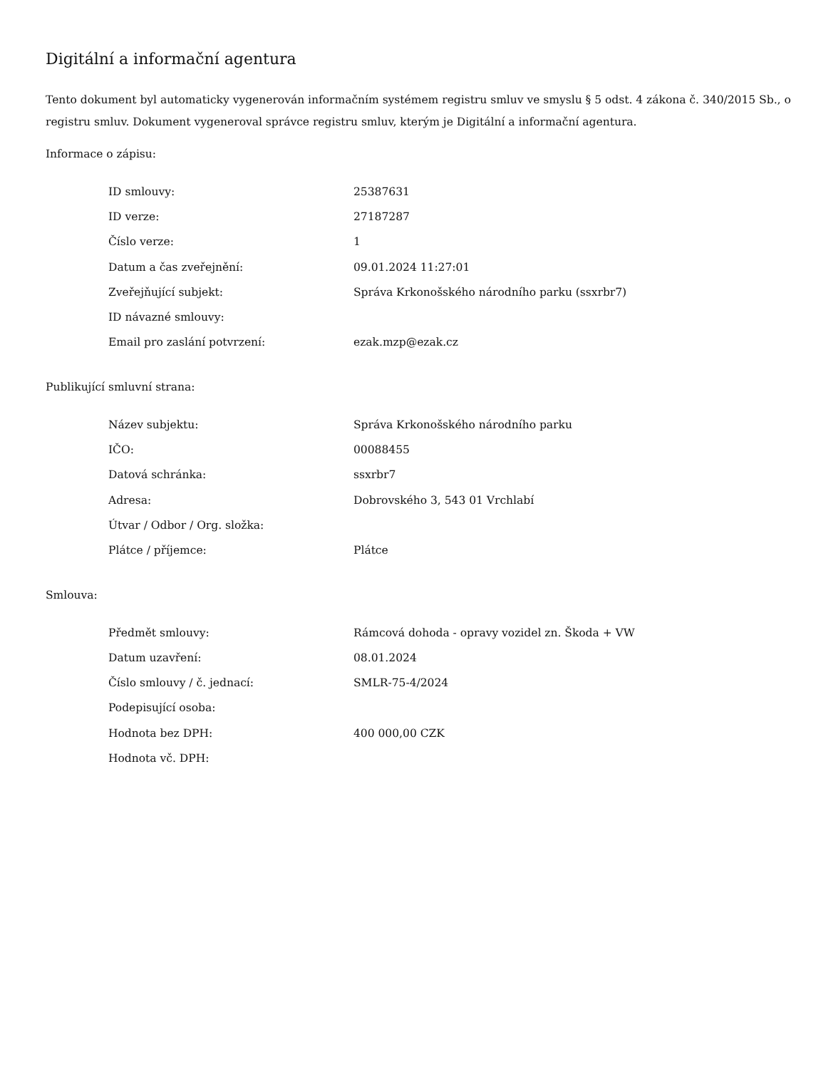Digitální a informační agentura
Tento dokument byl automaticky vygenerován informačním systémem registru smluv ve smyslu § 5 odst. 4 zákona č. 340/2015 Sb., o registru smluv. Dokument vygeneroval správce registru smluv, kterým je Digitální a informační agentura.
Informace o zápisu:
| ID smlouvy: | 25387631 |
| ID verze: | 27187287 |
| Číslo verze: | 1 |
| Datum a čas zveřejnění: | 09.01.2024 11:27:01 |
| Zveřejňující subjekt: | Správa Krkonošského národního parku (ssxrbr7) |
| ID návazné smlouvy: | |
| Email pro zaslání potvrzení: | ezak.mzp@ezak.cz |
Publikující smluvní strana:
| Název subjektu: | Správa Krkonošského národního parku |
| IČO: | 00088455 |
| Datová schránka: | ssxrbr7 |
| Adresa: | Dobrovského 3, 543 01 Vrchlabí |
| Útvar / Odbor / Org. složka: | |
| Plátce / příjemce: | Plátce |
Smlouva:
| Předmět smlouvy: | Rámcová dohoda - opravy vozidel zn. Škoda + VW |
| Datum uzavření: | 08.01.2024 |
| Číslo smlouvy / č. jednací: | SMLR-75-4/2024 |
| Podepisující osoba: | |
| Hodnota bez DPH: | 400 000,00 CZK |
| Hodnota vč. DPH: | |